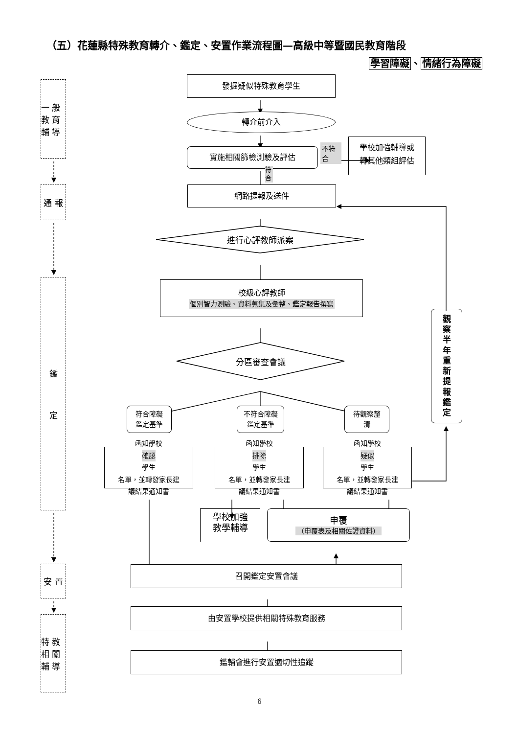（五）花蓮縣特殊教育轉介、鑑定、安置作業流程圖—高級中等暨國民教育階段
學習障礙、情緒行為障礙
一 般 教 育 輔 導
通 報
鑑
定
安 置
特 教 相 關 輔 導
發掘疑似特殊教育學生
轉介前介入
實施相關篩檢測驗及評估
不符合
學校加強輔導或
轉其他類組評估
符合
網路提報及送件
進行心評教師派案
校級心評教師
個別智力測驗、資料蒐集及彙整、鑑定報告撰寫
分區審查會議
符合障礙
鑑定基準
不符合障礙
鑑定基準
待觀察釐
清
函知學校
確認
學生
名單，並轉發家長建
議結果通知書
函知學校
排除
學生
名單，並轉發家長建
議結果通知書
函知學校
疑似
學生
名單，並轉發家長建
議結果通知書
學校加強
教學輔導
申覆
（申覆表及相關佐證資料）
召開鑑定安置會議
由安置學校提供相關特殊教育服務
鑑輔會進行安置適切性追蹤
觀
察
半
年
重
新
提
報
鑑
定
6